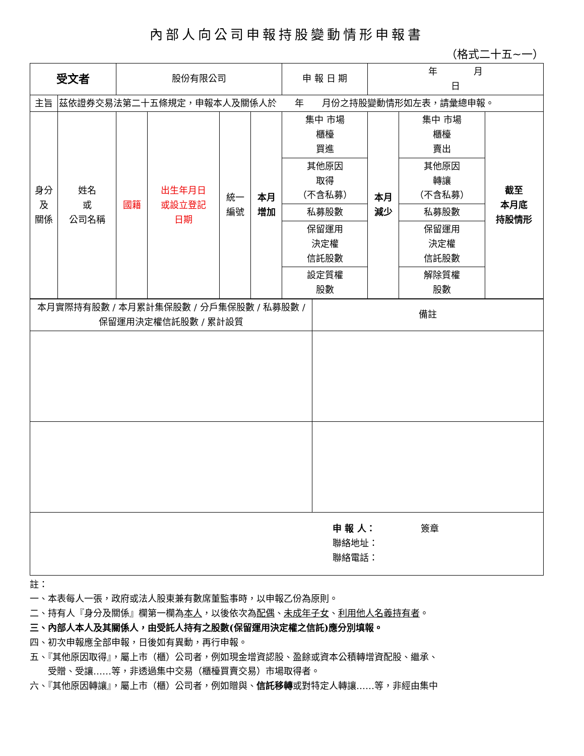內部人向公司申報持股變動情形申報書
（格式二十五~一）
| 受文者 | | 股份有限公司 | | | | 申 報 日 期 | 年 月 日 | | |
| 主旨 | 茲依證券交易法第二十五條規定，申報本人及關係人於 年 月份之持股變動情形如左表，請彙總申報。 | | | | | | | | |
| 身分 及 關係 | 姓名 或 公司名稱 | 國籍 | 出生年月日 或設立登記 日期 | 統一 編號 | 本月 增加 | 集中 市場 櫃檯 買進 | 本月 減少 | 集中 市場 櫃檯 賣出 | 截至 本月底 持股情形 |
| | | | | | | 其他原因 取得 （不含私募） | | 其他原因 轉讓 （不含私募） | |
| | | | | | | 私募股數 | | 私募股數 | |
| | | | | | | 保留運用 決定權 信託股數 | | 保留運用 決定權 信託股數 | |
| | | | | | | 設定質權 股數 | | 解除質權 股數 | |
| 本月實際持有股數 / 本月累計集保股數 / 分戶集保股數 / 私募股數 / 保留運用決定權信託股數 / 累計設質 | 備註 |
| 申 報 人： 簽章 聯絡地址： 聯絡電話： | |
註：
一、本表每人一張，政府或法人股東兼有數席董監事時，以申報乙份為原則。
二、持有人『身分及關係』欄第一欄為本人，以後依次為配偶、未成年子女、利用他人名義持有者。
三、內部人本人及其關係人，由受託人持有之股數(保留運用決定權之信託)應分別填報。
四、初次申報應全部申報，日後如有異動，再行申報。
五、『其他原因取得』，屬上市（櫃）公司者，例如現金增資認股、盈餘或資本公積轉增資配股、繼承、
　　受贈、受讓……等，非透過集中交易（櫃檯買賣交易）市場取得者。
六、『其他原因轉讓』，屬上市（櫃）公司者，例如贈與、信託移轉或對特定人轉讓……等，非經由集中